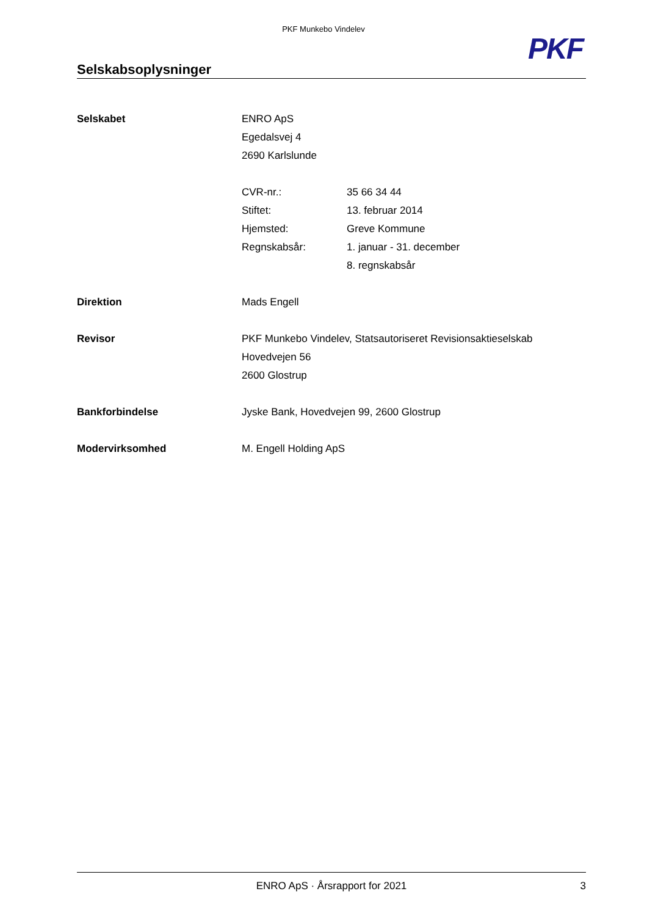PKF Munkebo Vindelev
PKF
Selskabsoplysninger
| Selskabet | ENRO ApS | |
| | Egedalsvej 4 | |
| | 2690 Karlslunde | |
| | CVR-nr.: | 35 66 34 44 |
| | Stiftet: | 13. februar 2014 |
| | Hjemsted: | Greve Kommune |
| | Regnskabsår: | 1. januar - 31. december |
| | | 8. regnskabsår |
| Direktion | Mads Engell | |
| Revisor | PKF Munkebo Vindelev, Statsautoriseret Revisionsaktieselskab | |
| | Hovedvejen 56 | |
| | 2600 Glostrup | |
| Bankforbindelse | Jyske Bank, Hovedvejen 99, 2600 Glostrup | |
| Modervirksomhed | M. Engell Holding ApS | |
ENRO ApS · Årsrapport for 2021 3